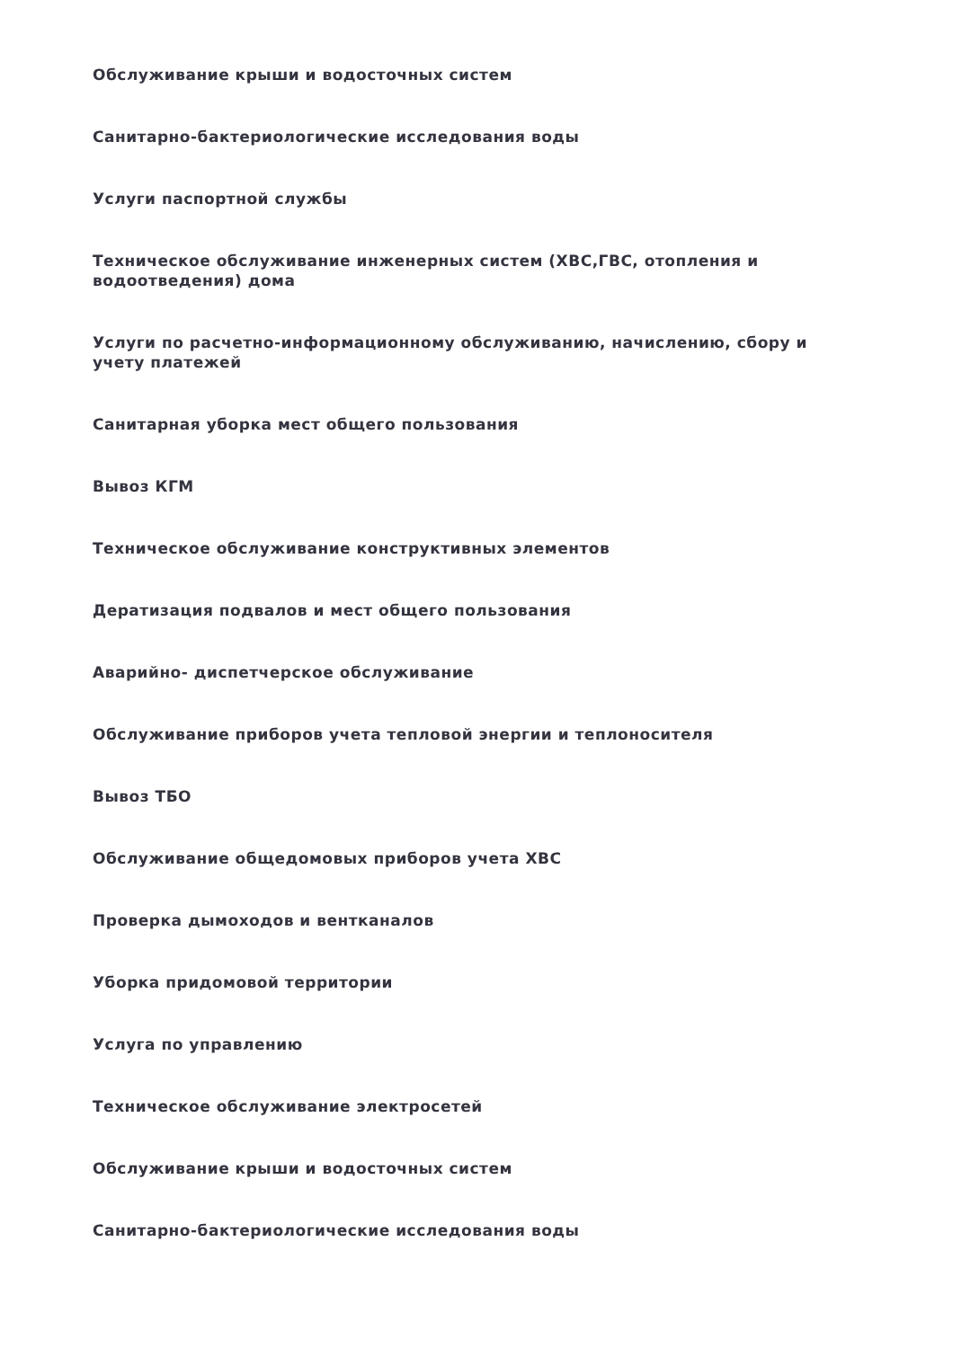Обслуживание крыши и водосточных систем
Санитарно-бактериологические исследования воды
Услуги паспортной службы
Техническое обслуживание инженерных систем (ХВС,ГВС, отопления и водоотведения) дома
Услуги по расчетно-информационному обслуживанию, начислению, сбору и учету платежей
Санитарная уборка мест общего пользования
Вывоз КГМ
Техническое обслуживание конструктивных элементов
Дератизация подвалов и мест общего пользования
Аварийно- диспетчерское обслуживание
Обслуживание приборов учета тепловой энергии и теплоносителя
Вывоз ТБО
Обслуживание общедомовых приборов учета ХВС
Проверка дымоходов и вентканалов
Уборка придомовой территории
Услуга по управлению
Техническое обслуживание электросетей
Обслуживание крыши и водосточных систем
Санитарно-бактериологические исследования воды